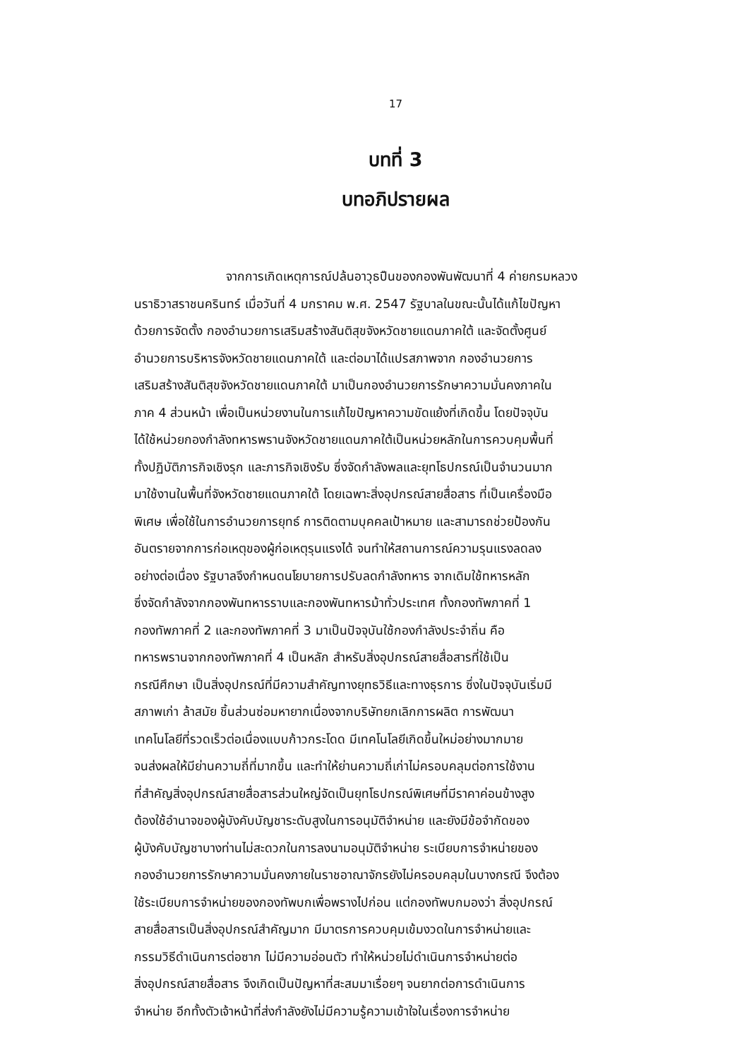17
บทที่ 3
บทอภิปรายผล
จากการเกิดเหตุการณ์ปล้นอาวุธปืนของกองพันพัฒนาที่ 4 ค่ายกรมหลวง
นราธิวาสราชนครินทร์ เมื่อวันที่ 4 มกราคม พ.ศ. 2547 รัฐบาลในขณะนั้นได้แก้ไขปัญหา
ด้วยการจัดตั้ง กองอำนวยการเสริมสร้างสันติสุขจังหวัดชายแดนภาคใต้ และจัดตั้งศูนย์
อำนวยการบริหารจังหวัดชายแดนภาคใต้ และต่อมาได้แปรสภาพจาก กองอำนวยการ
เสริมสร้างสันติสุขจังหวัดชายแดนภาคใต้ มาเป็นกองอำนวยการรักษาความมั่นคงภาคใน
ภาค 4 ส่วนหน้า เพื่อเป็นหน่วยงานในการแก้ไขปัญหาความขัดแย้งที่เกิดขึ้น โดยปัจจุบัน
ได้ใช้หน่วยกองกำลังทหารพรานจังหวัดชายแดนภาคใต้เป็นหน่วยหลักในการควบคุมพื้นที่
ทั้งปฏิบัติภารกิจเชิงรุก และภารกิจเชิงรับ ซึ่งจัดกำลังพลและยุทโธปกรณ์เป็นจำนวนมาก
มาใช้งานในพื้นที่จังหวัดชายแดนภาคใต้ โดยเฉพาะสิ่งอุปกรณ์สายสื่อสาร ที่เป็นเครื่องมือ
พิเศษ เพื่อใช้ในการอำนวยการยุทธ์ การติดตามบุคคลเป้าหมาย และสามารถช่วยป้องกัน
อันตรายจากการก่อเหตุของผู้ก่อเหตุรุนแรงได้ จนทำให้สถานการณ์ความรุนแรงลดลง
อย่างต่อเนื่อง รัฐบาลจึงกำหนดนโยบายการปรับลดกำลังทหาร จากเดิมใช้ทหารหลัก
ซึ่งจัดกำลังจากกองพันทหารราบและกองพันทหารม้าทั่วประเทศ ทั้งกองทัพภาคที่ 1
กองทัพภาคที่ 2 และกองทัพภาคที่ 3 มาเป็นปัจจุบันใช้กองกำลังประจำถิ่น คือ
ทหารพรานจากกองทัพภาคที่ 4 เป็นหลัก สำหรับสิ่งอุปกรณ์สายสื่อสารที่ใช้เป็น
กรณีศึกษา เป็นสิ่งอุปกรณ์ที่มีความสำคัญทางยุทธวิธีและทางธุรการ ซึ่งในปัจจุบันเริ่มมี
สภาพเก่า ล้าสมัย ชิ้นส่วนซ่อมหายากเนื่องจากบริษัทยกเลิกการผลิต การพัฒนา
เทคโนโลยีที่รวดเร็วต่อเนื่องแบบก้าวกระโดด มีเทคโนโลยีเกิดขึ้นใหม่อย่างมากมาย
จนส่งผลให้มีย่านความถี่ที่มากขึ้น และทำให้ย่านความถี่เก่าไม่ครอบคลุมต่อการใช้งาน
ที่สำคัญสิ่งอุปกรณ์สายสื่อสารส่วนใหญ่จัดเป็นยุทโธปกรณ์พิเศษที่มีราคาค่อนข้างสูง
ต้องใช้อำนาจของผู้บังคับบัญชาระดับสูงในการอนุมัติจำหน่าย และยังมีข้อจำกัดของ
ผู้บังคับบัญชาบางท่านไม่สะดวกในการลงนามอนุมัติจำหน่าย ระเบียบการจำหน่ายของ
กองอำนวยการรักษาความมั่นคงภายในราชอาณาจักรยังไม่ครอบคลุมในบางกรณี จึงต้อง
ใช้ระเบียบการจำหน่ายของกองทัพบกเพื่อพรางไปก่อน แต่กองทัพบกมองว่า สิ่งอุปกรณ์
สายสื่อสารเป็นสิ่งอุปกรณ์สำคัญมาก มีมาตรการควบคุมเข้มงวดในการจำหน่ายและ
กรรมวิธีดำเนินการต่อซาก ไม่มีความอ่อนตัว ทำให้หน่วยไม่ดำเนินการจำหน่ายต่อ
สิ่งอุปกรณ์สายสื่อสาร จึงเกิดเป็นปัญหาที่สะสมมาเรื่อยๆ จนยากต่อการดำเนินการ
จำหน่าย อีกทั้งตัวเจ้าหน้าที่ส่งกำลังยังไม่มีความรู้ความเข้าใจในเรื่องการจำหน่าย